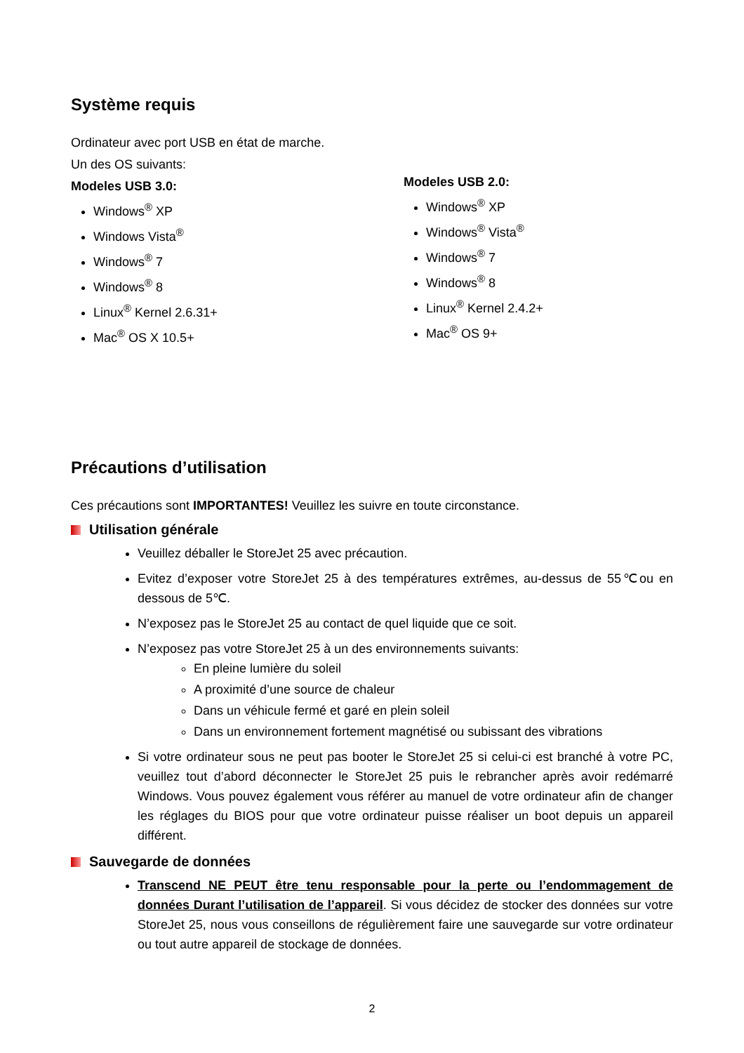Système requis
Ordinateur avec port USB en état de marche.
Un des OS suivants:
Modeles USB 3.0:
Windows<sup>®</sup> XP
Windows Vista<sup>®</sup>
Windows<sup>®</sup> 7
Windows<sup>®</sup> 8
Linux<sup>®</sup> Kernel 2.6.31+
Mac<sup>®</sup> OS X 10.5+
Modeles USB 2.0:
Windows<sup>®</sup> XP
Windows<sup>®</sup> Vista<sup>®</sup>
Windows<sup>®</sup> 7
Windows<sup>®</sup> 8
Linux<sup>®</sup> Kernel 2.4.2+
Mac<sup>®</sup> OS 9+
Précautions d’utilisation
Ces précautions sont IMPORTANTES! Veuillez les suivre en toute circonstance.
Utilisation générale
Veuillez déballer le StoreJet 25 avec précaution.
Evitez d’exposer votre StoreJet 25 à des températures extrêmes, au-dessus de 55℃ou en dessous de 5℃.
N’exposez pas le StoreJet 25 au contact de quel liquide que ce soit.
N’exposez pas votre StoreJet 25 à un des environnements suivants:
En pleine lumière du soleil
A proximité d’une source de chaleur
Dans un véhicule fermé et garé en plein soleil
Dans un environnement fortement magnétisé ou subissant des vibrations
Si votre ordinateur sous ne peut pas booter le StoreJet 25 si celui-ci est branché à votre PC, veuillez tout d’abord déconnecter le StoreJet 25 puis le rebrancher après avoir redémarré Windows. Vous pouvez également vous référer au manuel de votre ordinateur afin de changer les réglages du BIOS pour que votre ordinateur puisse réaliser un boot depuis un appareil différent.
Sauvegarde de données
Transcend NE PEUT être tenu responsable pour la perte ou l’endommagement de données Durant l’utilisation de l’appareil. Si vous décidez de stocker des données sur votre StoreJet 25, nous vous conseillons de régulièrement faire une sauvegarde sur votre ordinateur ou tout autre appareil de stockage de données.
2